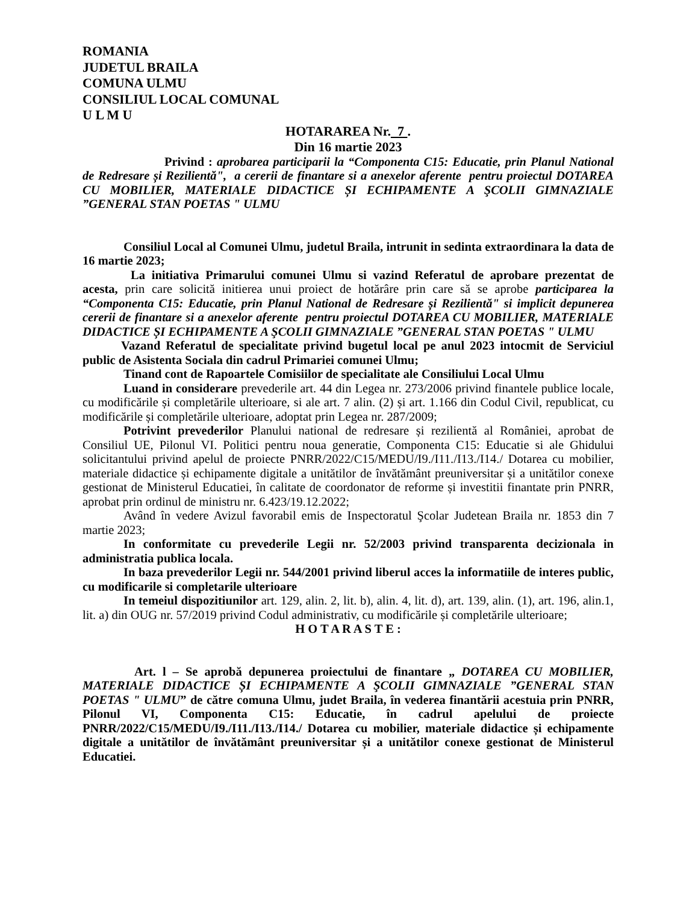ROMANIA
JUDETUL BRAILA
COMUNA ULMU
CONSILIUL LOCAL COMUNAL
U L M U
HOTARAREA Nr. 7 .
Din 16 martie 2023
Privind : aprobarea participarii la “Componenta C15: Educatie, prin Planul National de Redresare și Rezilientă", a cererii de finantare si a anexelor aferente pentru proiectul DOTAREA CU MOBILIER, MATERIALE DIDACTICE ȘI ECHIPAMENTE A ŞCOLII GIMNAZIALE ”GENERAL STAN POETAS " ULMU
Consiliul Local al Comunei Ulmu, judetul Braila, intrunit in sedinta extraordinara la data de 16 martie 2023;
La initiativa Primarului comunei Ulmu si vazind Referatul de aprobare prezentat de acesta, prin care solicită initierea unui proiect de hotărâre prin care să se aprobe participarea la “Componenta C15: Educatie, prin Planul National de Redresare și Rezilientă" si implicit depunerea cererii de finantare si a anexelor aferente pentru proiectul DOTAREA CU MOBILIER, MATERIALE DIDACTICE ȘI ECHIPAMENTE A ŞCOLII GIMNAZIALE ”GENERAL STAN POETAS " ULMU
Vazand Referatul de specialitate privind bugetul local pe anul 2023 intocmit de Serviciul public de Asistenta Sociala din cadrul Primariei comunei Ulmu;
Tinand cont de Rapoartele Comisiilor de specialitate ale Consiliului Local Ulmu
Luand in considerare prevederile art. 44 din Legea nr. 273/2006 privind finantele publice locale, cu modificările și completările ulterioare, si ale art. 7 alin. (2) și art. 1.166 din Codul Civil, republicat, cu modificările și completările ulterioare, adoptat prin Legea nr. 287/2009;
Potrivint prevederilor Planului national de redresare și rezilientă al României, aprobat de Consiliul UE, Pilonul VI. Politici pentru noua generatie, Componenta C15: Educatie si ale Ghidului solicitantului privind apelul de proiecte PNRR/2022/C15/MEDU/I9./I11./I13./I14./ Dotarea cu mobilier, materiale didactice și echipamente digitale a unitătilor de învătământ preuniversitar și a unitătilor conexe gestionat de Ministerul Educatiei, în calitate de coordonator de reforme și investitii finantate prin PNRR, aprobat prin ordinul de ministru nr. 6.423/19.12.2022;
Având în vedere Avizul favorabil emis de Inspectoratul Şcolar Judetean Braila nr. 1853 din 7 martie 2023;
In conformitate cu prevederile Legii nr. 52/2003 privind transparenta decizionala in administratia publica locala.
In baza prevederilor Legii nr. 544/2001 privind liberul acces la informatiile de interes public, cu modificarile si completarile ulterioare
In temeiul dispozitiunilor art. 129, alin. 2, lit. b), alin. 4, lit. d), art. 139, alin. (1), art. 196, alin.1, lit. a) din OUG nr. 57/2019 privind Codul administrativ, cu modificările și completările ulterioare;
H O T A R A S T E :
Art. l – Se aprobă depunerea proiectului de finantare „ DOTAREA CU MOBILIER, MATERIALE DIDACTICE ȘI ECHIPAMENTE A ŞCOLII GIMNAZIALE ”GENERAL STAN POETAS " ULMU” de către comuna Ulmu, judet Braila, în vederea finantării acestuia prin PNRR, Pilonul VI, Componenta C15: Educatie, în cadrul apelului de proiecte PNRR/2022/C15/MEDU/I9./I11./I13./I14./ Dotarea cu mobilier, materiale didactice și echipamente digitale a unitătilor de învătământ preuniversitar și a unitătilor conexe gestionat de Ministerul Educatiei.